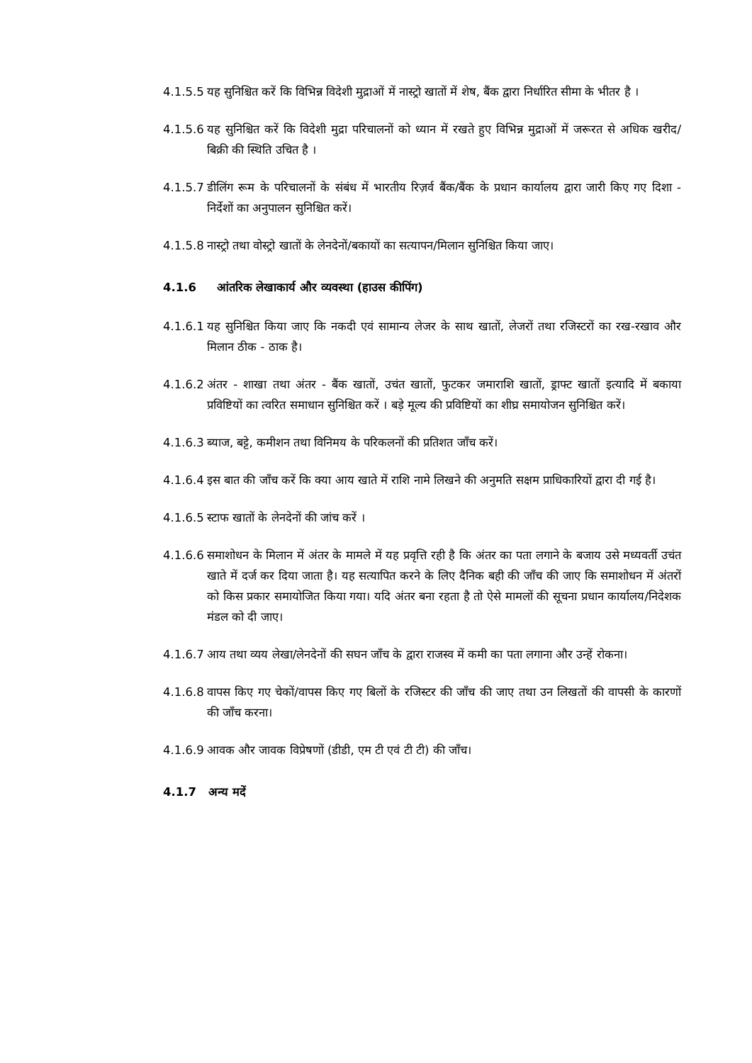4.1.5.5 यह सुनिश्चित करें कि विभिन्न विदेशी मुद्राओं में नास्ट्रो खातों में शेष, बैंक द्वारा निर्धारित सीमा के भीतर है ।
4.1.5.6 यह सुनिश्चित करें कि विदेशी मुद्रा परिचालनों को ध्यान में रखते हुए विभिन्न मुद्राओं में जरूरत से अधिक खरीद/बिक्री की स्थिति उचित है ।
4.1.5.7 डीलिंग रूम के परिचालनों के संबंध में भारतीय रिज़र्व बैंक/बैंक के प्रधान कार्यालय द्वारा जारी किए गए दिशा - निर्देशों का अनुपालन सुनिश्चित करें।
4.1.5.8 नास्ट्रो तथा वोस्ट्रो खातों के लेनदेनों/बकायों का सत्यापन/मिलान सुनिश्चित किया जाए।
4.1.6 आंतरिक लेखाकार्य और व्यवस्था (हाउस कीपिंग)
4.1.6.1 यह सुनिश्चित किया जाए कि नकदी एवं सामान्य लेजर के साथ खातों, लेजरों तथा रजिस्टरों का रख-रखाव और मिलान ठीक - ठाक है।
4.1.6.2 अंतर - शाखा तथा अंतर - बैंक खातों, उचंत खातों, फुटकर जमाराशि खातों, ड्राफ्ट खातों इत्यादि में बकाया प्रविष्टियों का त्वरित समाधान सुनिश्चित करें । बड़े मूल्य की प्रविष्टियों का शीघ्र समायोजन सुनिश्चित करें।
4.1.6.3 ब्याज, बट्टे, कमीशन तथा विनिमय के परिकलनों की प्रतिशत जाँच करें।
4.1.6.4 इस बात की जाँच करें कि क्या आय खाते में राशि नामे लिखने की अनुमति सक्षम प्राधिकारियों द्वारा दी गई है।
4.1.6.5 स्टाफ खातों के लेनदेनों की जांच करें ।
4.1.6.6 समाशोधन के मिलान में अंतर के मामले में यह प्रवृत्ति रही है कि अंतर का पता लगाने के बजाय उसे मध्यवर्ती उचंत खाते में दर्ज कर दिया जाता है। यह सत्यापित करने के लिए दैनिक बही की जाँच की जाए कि समाशोधन में अंतरों को किस प्रकार समायोजित किया गया। यदि अंतर बना रहता है तो ऐसे मामलों की सूचना प्रधान कार्यालय/निदेशक मंडल को दी जाए।
4.1.6.7 आय तथा व्यय लेखा/लेनदेनों की सघन जाँच के द्वारा राजस्व में कमी का पता लगाना और उन्हें रोकना।
4.1.6.8 वापस किए गए चेकों/वापस किए गए बिलों के रजिस्टर की जाँच की जाए तथा उन लिखतों की वापसी के कारणों की जाँच करना।
4.1.6.9 आवक और जावक विप्रेषणों (डीडी, एम टी एवं टी टी) की जाँच।
4.1.7 अन्य मदें